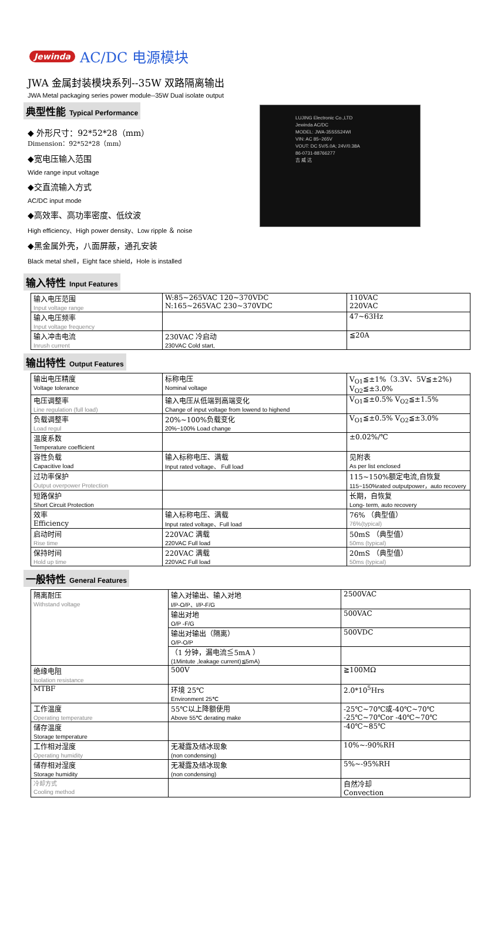Jewinda AC/DC 电源模块
JWA 金属封装模块系列--35W 双路隔离输出
JWA Metal packaging series power module--35W Dual isolate output
典型性能 Typical Performance
◆ 外形尺寸：92*52*28（mm）
Dimension：92*52*28（mm）
◆宽电压输入范围
Wide range input voltage
◆交直流输入方式
AC/DC input mode
◆高效率、高功率密度、低纹波
High efficiency、High power density、Low ripple ＆ noise
◆黑金属外壳，八面屏蔽，通孔安装
Black metal shell，Eight face shield，Hole is installed
LUJING Electronic Co.,LTD
Jewinda AC/DC
MODEL: JWA-35S5S24WI
VIN: AC 85~265V
VOUT: DC 5V/5.0A; 24V/0.38A
86-0731-88766277
吉 威 达
输入特性 Input Features
| 输入电压范围 Input voltage range | W:85~265VAC 120~370VDC N:165~265VAC 230~370VDC | 110VAC 220VAC |
| 输入电压频率 Input voltage frequency | | 47~63Hz |
| 输入冲击电流 Inrush current | 230VAC 冷启动 230VAC Cold start, | ≦20A |
输出特性 Output Features
| 输出电压精度 Voltage tolerance | 标称电压 Nominal voltage | V<sub>O1</sub>≦±1%（3.3V、5V≦±2%) V<sub>O2</sub>≦±3.0% |
| 电压调整率 Line regulation (full load) | 输入电压从低端到高端变化 Change of input voltage from lowend to highend | V<sub>O1</sub>≦±0.5% V<sub>O2</sub>≦±1.5% |
| 负载调整率 Load regul | 20%~100%负载变化 20%~100% Load change | V<sub>O1</sub>≦±0.5% V<sub>O2</sub>≦±3.0% |
| 温度系数 Temperature coefficient | | ±0.02%/℃ |
| 容性负载 Capacitive load | 输入标称电压、满载 Input rated voltage、 Full load | 见附表 As per list enclosed |
| 过功率保护 Output overpower Protection | | 115~150%额定电流,自恢复 115~150%rated outputpower，auto recovery |
| 短路保护 Short Circuit Protection | | 长期，自恢复 Long- term, auto recovery |
| 效率 Efficiency | 输入标称电压、满载 Input rated voltage、Full load | 76% （典型值） 76%(typical) |
| 启动时间 Rise time | 220VAC 满载 220VAC Full load | 50mS （典型值） 50ms (typical) |
| 保持时间 Hold up time | 220VAC 满载 220VAC Full load | 20mS （典型值） 50ms (typical) |
一般特性 General Features
| 隔离耐压 Withstand voltage | 输入对输出、输入对地 I/P-O/P、I/P-F/G | 2500VAC |
| | 输出对地 O/P -F/G | 500VAC |
| | 输出对输出（隔离） O/P-O/P | 500VDC |
| | （1 分钟，漏电流≦5mA ） (1Mintute ,leakage current)≦5mA) | |
| 绝缘电阻 Isolation resistance | 500V | ≧100MΩ |
| MTBF | 环境 25℃ Environment 25℃ | 2.0*10<sup>5</sup>Hrs |
| 工作温度 Operating temperature | 55℃以上降额使用 Above 55℃ derating make | -25℃~70℃或-40℃~70℃ -25℃~70℃or -40℃~70℃ |
| 储存温度 Storage temperature | | -40℃~85℃ |
| 工作相对湿度 Operating humidity | 无凝露及结冰现象 (non condensing) | 10%~-90%RH |
| 储存相对湿度 Storage humidity | 无凝露及结冰现象 (non condensing) | 5%~-95%RH |
| 冷却方式 Cooling method | | 自然冷却 Convection |